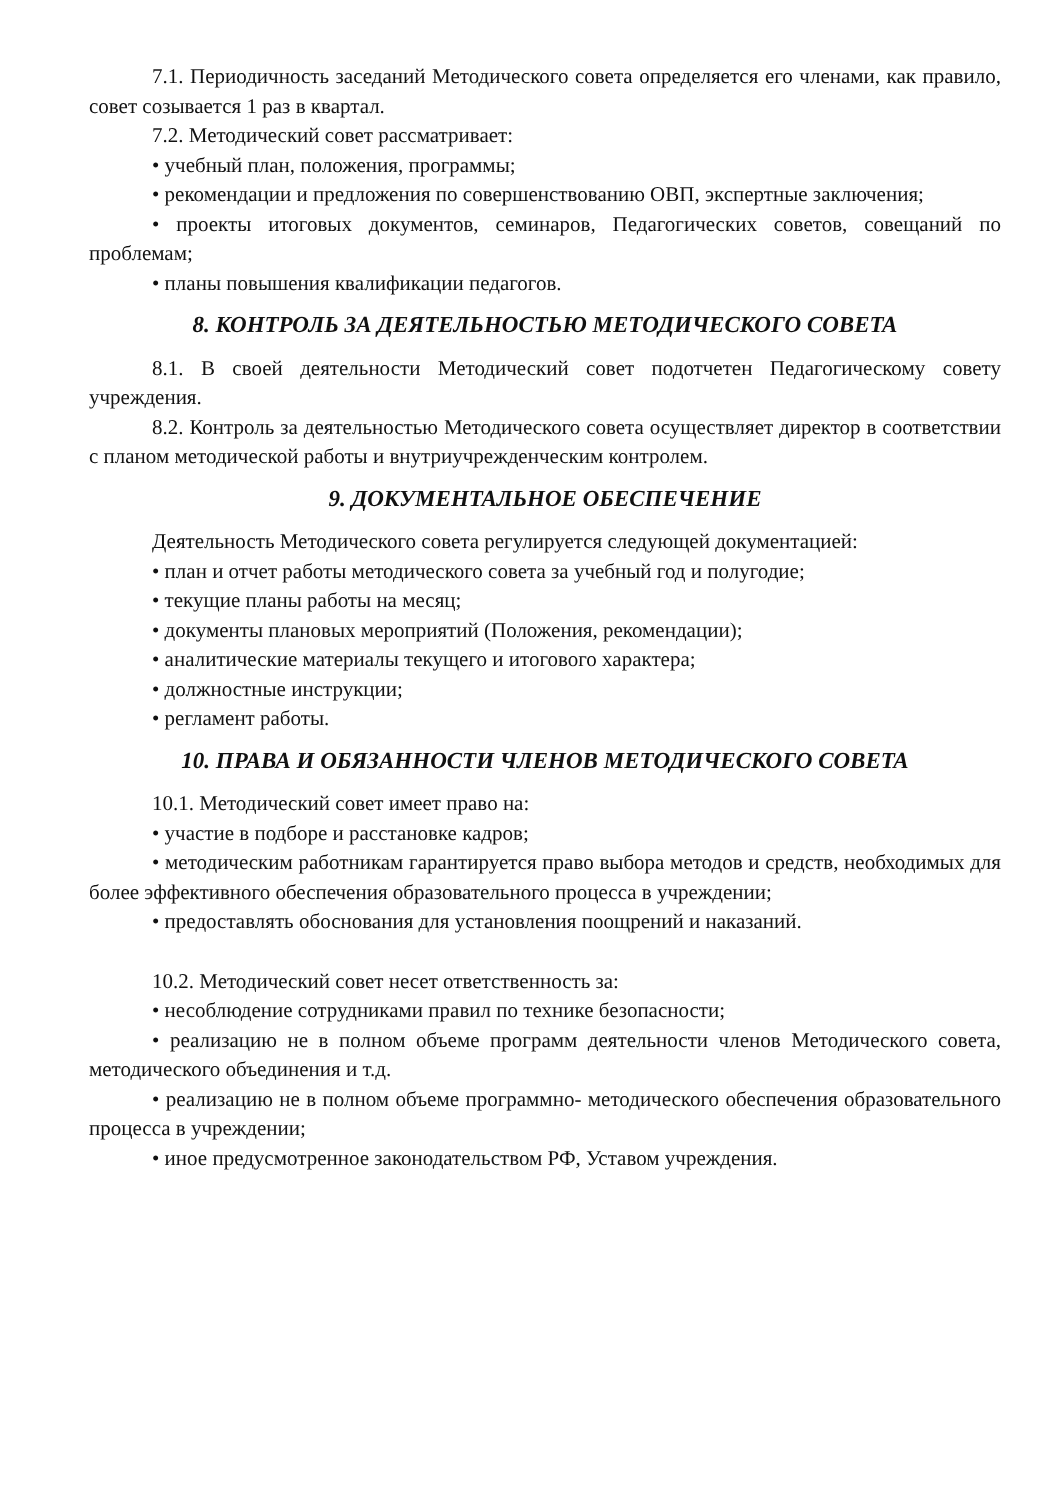7.1. Периодичность заседаний Методического совета определяется его членами, как правило, совет созывается 1 раз в квартал.
7.2. Методический совет рассматривает:
• учебный план, положения, программы;
• рекомендации и предложения по совершенствованию ОВП, экспертные заключения;
• проекты итоговых документов, семинаров, Педагогических советов, совещаний по проблемам;
• планы повышения квалификации педагогов.
8. КОНТРОЛЬ ЗА ДЕЯТЕЛЬНОСТЬЮ МЕТОДИЧЕСКОГО СОВЕТА
8.1. В своей деятельности Методический совет подотчетен Педагогическому совету учреждения.
8.2. Контроль за деятельностью Методического совета осуществляет директор в соответствии с планом методической работы и внутриучрежденческим контролем.
9. ДОКУМЕНТАЛЬНОЕ ОБЕСПЕЧЕНИЕ
Деятельность Методического совета регулируется следующей документацией:
• план и отчет работы методического совета за учебный год и полугодие;
• текущие планы работы на месяц;
• документы плановых мероприятий (Положения, рекомендации);
• аналитические материалы текущего и итогового характера;
• должностные инструкции;
• регламент работы.
10. ПРАВА И ОБЯЗАННОСТИ ЧЛЕНОВ МЕТОДИЧЕСКОГО СОВЕТА
10.1. Методический совет имеет право на:
• участие в подборе и расстановке кадров;
• методическим работникам гарантируется право выбора методов и средств, необходимых для более эффективного обеспечения образовательного процесса в учреждении;
• предоставлять обоснования для установления поощрений и наказаний.
10.2. Методический совет несет ответственность за:
• несоблюдение сотрудниками правил по технике безопасности;
• реализацию не в полном объеме программ деятельности членов Методического совета, методического объединения и т.д.
• реализацию не в полном объеме программно- методического обеспечения образовательного процесса в учреждении;
• иное предусмотренное законодательством РФ, Уставом учреждения.